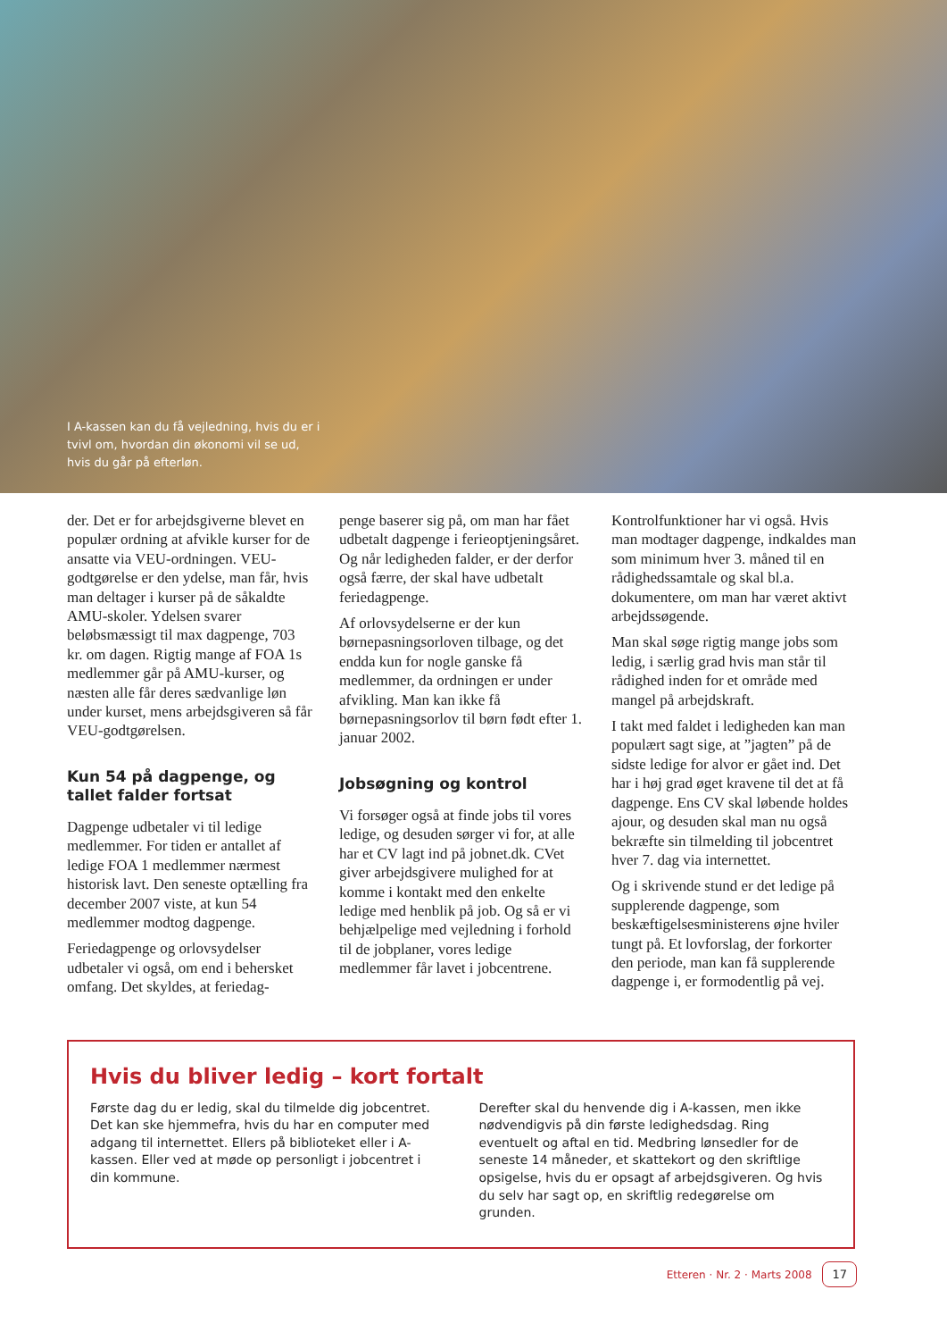I A-kassen kan du få vejledning, hvis du er i tvivl om, hvordan din økonomi vil se ud, hvis du går på efterløn.
der. Det er for arbejdsgiverne blevet en populær ordning at afvikle kurser for de ansatte via VEU-ordningen. VEU-godtgørelse er den ydelse, man får, hvis man deltager i kurser på de såkaldte AMU-skoler. Ydelsen svarer beløbsmæssigt til max dagpenge, 703 kr. om dagen. Rigtig mange af FOA 1s medlemmer går på AMU-kurser, og næsten alle får deres sædvanlige løn under kurset, mens arbejdsgiveren så får VEU-godtgørelsen.
Kun 54 på dagpenge, og tallet falder fortsat
Dagpenge udbetaler vi til ledige medlemmer. For tiden er antallet af ledige FOA 1 medlemmer nærmest historisk lavt. Den seneste optælling fra december 2007 viste, at kun 54 medlemmer modtog dagpenge.
Feriedagpenge og orlovsydelser udbetaler vi også, om end i behersket omfang. Det skyldes, at feriedag-
penge baserer sig på, om man har fået udbetalt dagpenge i ferieoptjeningsåret. Og når ledigheden falder, er der derfor også færre, der skal have udbetalt feriedagpenge.
Af orlovsydelserne er der kun børnepasningsorloven tilbage, og det endda kun for nogle ganske få medlemmer, da ordningen er under afvikling. Man kan ikke få børnepasningsorlov til børn født efter 1. januar 2002.
Jobsøgning og kontrol
Vi forsøger også at finde jobs til vores ledige, og desuden sørger vi for, at alle har et CV lagt ind på jobnet.dk. CVet giver arbejdsgivere mulighed for at komme i kontakt med den enkelte ledige med henblik på job. Og så er vi behjælpelige med vejledning i forhold til de jobplaner, vores ledige medlemmer får lavet i jobcentrene.
Kontrolfunktioner har vi også. Hvis man modtager dagpenge, indkaldes man som minimum hver 3. måned til en rådighedssamtale og skal bl.a. dokumentere, om man har været aktivt arbejdssøgende.
Man skal søge rigtig mange jobs som ledig, i særlig grad hvis man står til rådighed inden for et område med mangel på arbejdskraft.
I takt med faldet i ledigheden kan man populært sagt sige, at ”jagten” på de sidste ledige for alvor er gået ind. Det har i høj grad øget kravene til det at få dagpenge. Ens CV skal løbende holdes ajour, og desuden skal man nu også bekræfte sin tilmelding til jobcentret hver 7. dag via internettet.
Og i skrivende stund er det ledige på supplerende dagpenge, som beskæftigelsesministerens øjne hviler tungt på. Et lovforslag, der forkorter den periode, man kan få supplerende dagpenge i, er formodentlig på vej.
Hvis du bliver ledig – kort fortalt
Første dag du er ledig, skal du tilmelde dig jobcentret. Det kan ske hjemmefra, hvis du har en computer med adgang til internettet. Ellers på biblioteket eller i A-kassen. Eller ved at møde op personligt i jobcentret i din kommune.
Derefter skal du henvende dig i A-kassen, men ikke nødvendigvis på din første ledighedsdag. Ring eventuelt og aftal en tid. Medbring lønsedler for de seneste 14 måneder, et skattekort og den skriftlige opsigelse, hvis du er opsagt af arbejdsgiveren. Og hvis du selv har sagt op, en skriftlig redegørelse om grunden.
Etteren · Nr. 2 · Marts 2008 17